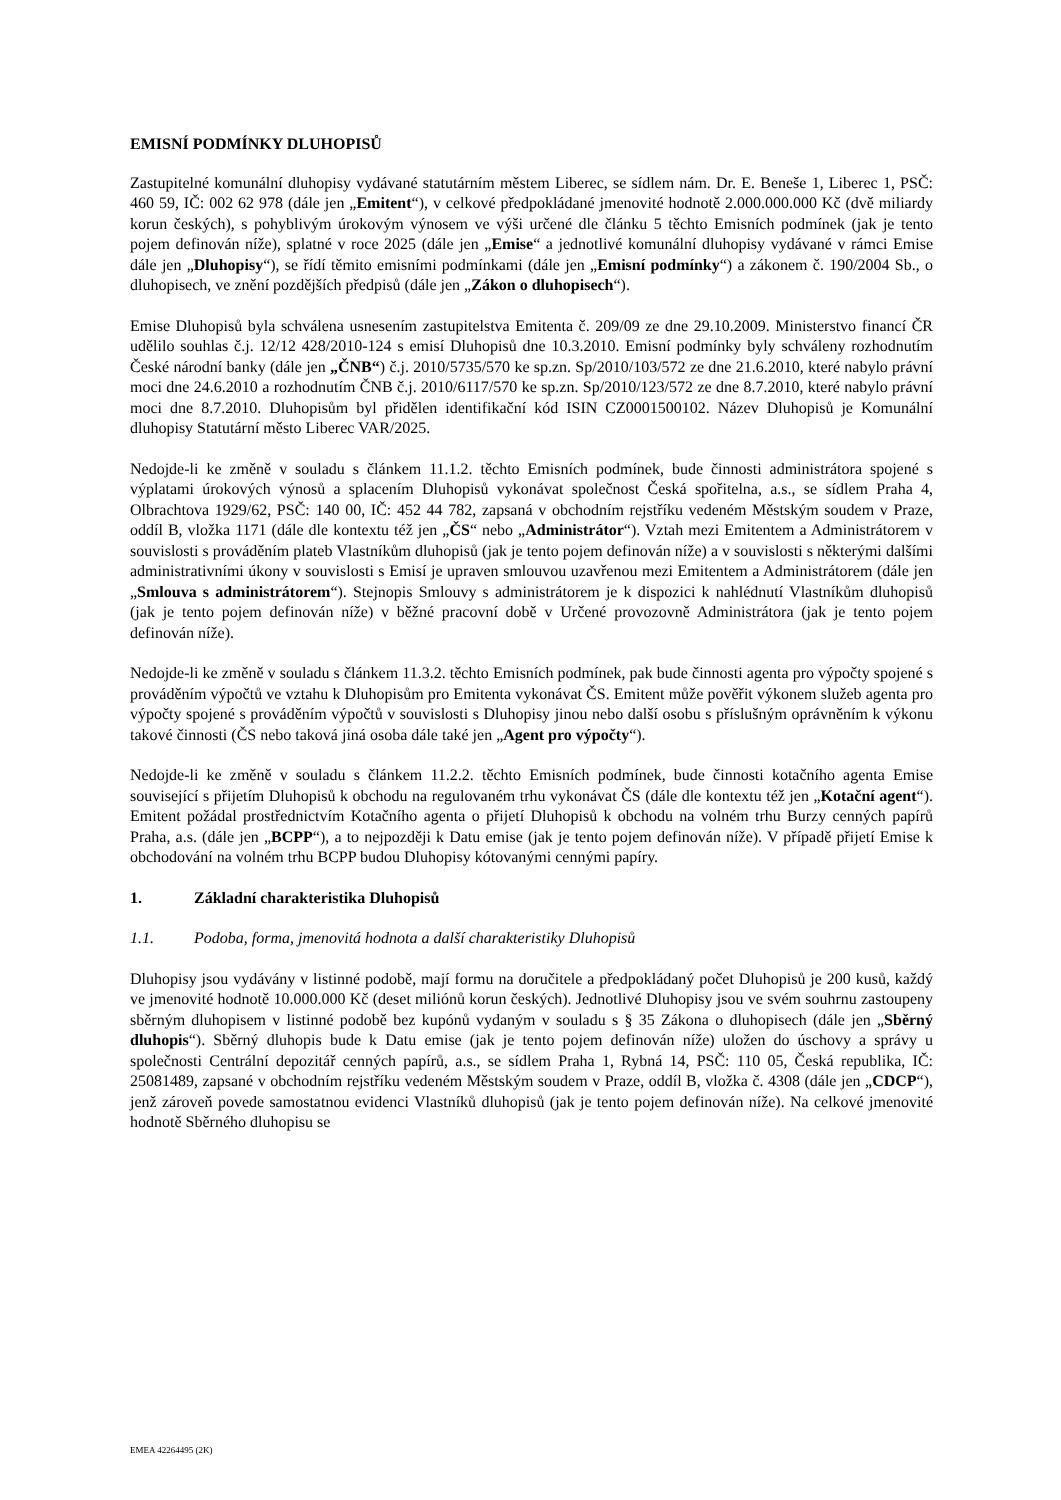EMISNÍ PODMÍNKY DLUHOPISŮ
Zastupitelné komunální dluhopisy vydávané statutárním městem Liberec, se sídlem nám. Dr. E. Beneše 1, Liberec 1, PSČ: 460 59, IČ: 002 62 978 (dále jen „Emitent“), v celkové předpokládané jmenovité hodnotě 2.000.000.000 Kč (dvě miliardy korun českých), s pohyblivým úrokovým výnosem ve výši určené dle článku 5 těchto Emisních podmínek (jak je tento pojem definován níže), splatné v roce 2025 (dále jen „Emise“ a jednotlivé komunální dluhopisy vydávané v rámci Emise dále jen „Dluhopisy“), se řídí těmito emisními podmínkami (dále jen „Emisní podmínky“) a zákonem č. 190/2004 Sb., o dluhopisech, ve znění pozdějších předpisů (dále jen „Zákon o dluhopisech“).
Emise Dluhopisů byla schválena usnesením zastupitelstva Emitenta č. 209/09 ze dne 29.10.2009. Ministerstvo financí ČR udělilo souhlas č.j. 12/12 428/2010-124 s emisí Dluhopisů dne 10.3.2010. Emisní podmínky byly schváleny rozhodnutím České národní banky (dále jen „ČNB“) č.j. 2010/5735/570 ke sp.zn. Sp/2010/103/572 ze dne 21.6.2010, které nabylo právní moci dne 24.6.2010 a rozhodnutím ČNB č.j. 2010/6117/570 ke sp.zn. Sp/2010/123/572 ze dne 8.7.2010, které nabylo právní moci dne 8.7.2010. Dluhopisům byl přidělen identifikační kód ISIN CZ0001500102. Název Dluhopisů je Komunální dluhopisy Statutární město Liberec VAR/2025.
Nedojde-li ke změně v souladu s článkem 11.1.2. těchto Emisních podmínek, bude činnosti administrátora spojené s výplatami úrokových výnosů a splacením Dluhopisů vykonávat společnost Česká spořitelna, a.s., se sídlem Praha 4, Olbrachtova 1929/62, PSČ: 140 00, IČ: 452 44 782, zapsaná v obchodním rejstříku vedeném Městským soudem v Praze, oddíl B, vložka 1171 (dále dle kontextu též jen „ČS“ nebo „Administrátor“). Vztah mezi Emitentem a Administrátorem v souvislosti s prováděním plateb Vlastníkům dluhopisů (jak je tento pojem definován níže) a v souvislosti s některými dalšími administrativními úkony v souvislosti s Emisí je upraven smlouvou uzavřenou mezi Emitentem a Administrátorem (dále jen „Smlouva s administrátorem“). Stejnopis Smlouvy s administrátorem je k dispozici k nahlédnutí Vlastníkům dluhopisů (jak je tento pojem definován níže) v běžné pracovní době v Určené provozovně Administrátora (jak je tento pojem definován níže).
Nedojde-li ke změně v souladu s článkem 11.3.2. těchto Emisních podmínek, pak bude činnosti agenta pro výpočty spojené s prováděním výpočtů ve vztahu k Dluhopisům pro Emitenta vykonávat ČS. Emitent může pověřit výkonem služeb agenta pro výpočty spojené s prováděním výpočtů v souvislosti s Dluhopisy jinou nebo další osobu s příslušným oprávněním k výkonu takové činnosti (ČS nebo taková jiná osoba dále také jen „Agent pro výpočty“).
Nedojde-li ke změně v souladu s článkem 11.2.2. těchto Emisních podmínek, bude činnosti kotačního agenta Emise související s přijetím Dluhopisů k obchodu na regulovaném trhu vykonávat ČS (dále dle kontextu též jen „Kotační agent“). Emitent požádal prostřednictvím Kotačního agenta o přijetí Dluhopisů k obchodu na volném trhu Burzy cenných papírů Praha, a.s. (dále jen „BCPP“), a to nejpozději k Datu emise (jak je tento pojem definován níže). V případě přijetí Emise k obchodování na volném trhu BCPP budou Dluhopisy kótovanými cennými papíry.
1. Základní charakteristika Dluhopisů
1.1. Podoba, forma, jmenovitá hodnota a další charakteristiky Dluhopisů
Dluhopisy jsou vydávány v listinné podobě, mají formu na doručitele a předpokládaný počet Dluhopisů je 200 kusů, každý ve jmenovité hodnotě 10.000.000 Kč (deset miliónů korun českých). Jednotlivé Dluhopisy jsou ve svém souhrnu zastoupeny sběrným dluhopisem v listinné podobě bez kupónů vydaným v souladu s § 35 Zákona o dluhopisech (dále jen „Sběrný dluhopis“). Sběrný dluhopis bude k Datu emise (jak je tento pojem definován níže) uložen do úschovy a správy u společnosti Centrální depozitář cenných papírů, a.s., se sídlem Praha 1, Rybná 14, PSČ: 110 05, Česká republika, IČ: 25081489, zapsané v obchodním rejstříku vedeném Městským soudem v Praze, oddíl B, vložka č. 4308 (dále jen „CDCP“), jenž zároveň povede samostatnou evidenci Vlastníků dluhopisů (jak je tento pojem definován níže). Na celkové jmenovité hodnotě Sběrného dluhopisu se
EMEA 42264495 (2K)